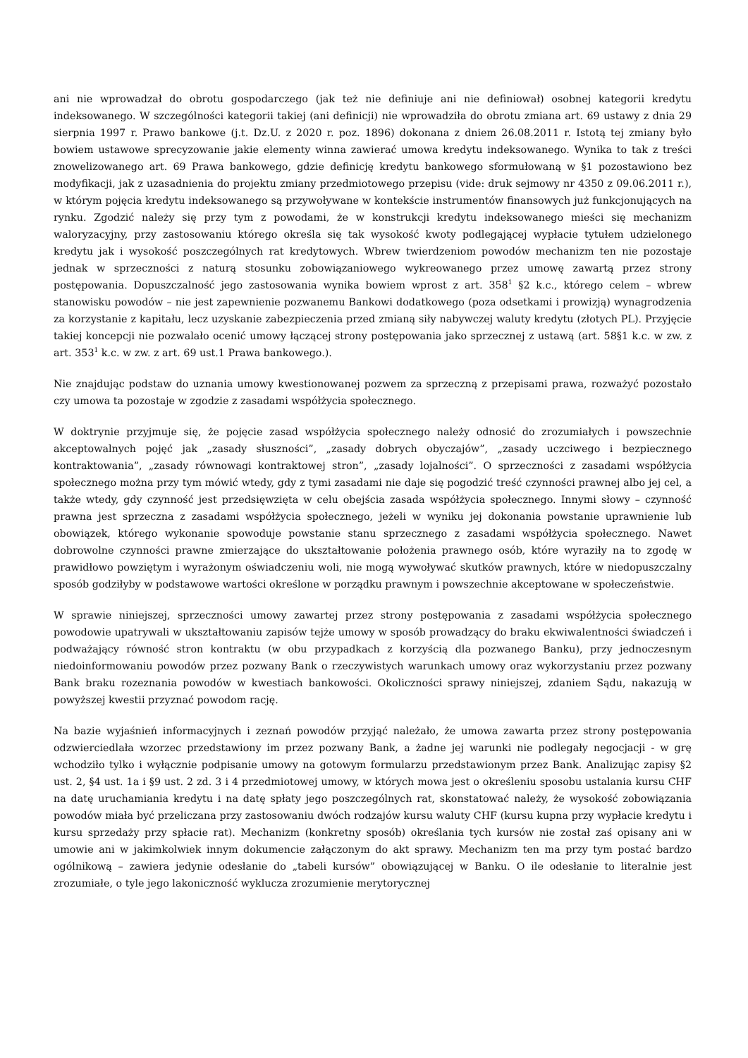ani nie wprowadzał do obrotu gospodarczego (jak też nie definiuje ani nie definiował) osobnej kategorii kredytu indeksowanego. W szczególności kategorii takiej (ani definicji) nie wprowadziła do obrotu zmiana art. 69 ustawy z dnia 29 sierpnia 1997 r. Prawo bankowe (j.t. Dz.U. z 2020 r. poz. 1896) dokonana z dniem 26.08.2011 r. Istotą tej zmiany było bowiem ustawowe sprecyzowanie jakie elementy winna zawierać umowa kredytu indeksowanego. Wynika to tak z treści znowelizowanego art. 69 Prawa bankowego, gdzie definicję kredytu bankowego sformułowaną w §1 pozostawiono bez modyfikacji, jak z uzasadnienia do projektu zmiany przedmiotowego przepisu (vide: druk sejmowy nr 4350 z 09.06.2011 r.), w którym pojęcia kredytu indeksowanego są przywoływane w kontekście instrumentów finansowych już funkcjonujących na rynku. Zgodzić należy się przy tym z powodami, że w konstrukcji kredytu indeksowanego mieści się mechanizm waloryzacyjny, przy zastosowaniu którego określa się tak wysokość kwoty podlegającej wypłacie tytułem udzielonego kredytu jak i wysokość poszczególnych rat kredytowych. Wbrew twierdzeniom powodów mechanizm ten nie pozostaje jednak w sprzeczności z naturą stosunku zobowiązaniowego wykreowanego przez umowę zawartą przez strony postępowania. Dopuszczalność jego zastosowania wynika bowiem wprost z art. 358<sup>1</sup> §2 k.c., którego celem – wbrew stanowisku powodów – nie jest zapewnienie pozwanemu Bankowi dodatkowego (poza odsetkami i prowizją) wynagrodzenia za korzystanie z kapitału, lecz uzyskanie zabezpieczenia przed zmianą siły nabywczej waluty kredytu (złotych PL). Przyjęcie takiej koncepcji nie pozwalało ocenić umowy łączącej strony postępowania jako sprzecznej z ustawą (art. 58§1 k.c. w zw. z art. 353<sup>1</sup> k.c. w zw. z art. 69 ust.1 Prawa bankowego.).
Nie znajdując podstaw do uznania umowy kwestionowanej pozwem za sprzeczną z przepisami prawa, rozważyć pozostało czy umowa ta pozostaje w zgodzie z zasadami współżycia społecznego.
W doktrynie przyjmuje się, że pojęcie zasad współżycia społecznego należy odnosić do zrozumiałych i powszechnie akceptowalnych pojęć jak „zasady słuszności”, „zasady dobrych obyczajów”, „zasady uczciwego i bezpiecznego kontraktowania”, „zasady równowagi kontraktowej stron”, „zasady lojalności”. O sprzeczności z zasadami współżycia społecznego można przy tym mówić wtedy, gdy z tymi zasadami nie daje się pogodzić treść czynności prawnej albo jej cel, a także wtedy, gdy czynność jest przedsięwzięta w celu obejścia zasada współżycia społecznego. Innymi słowy – czynność prawna jest sprzeczna z zasadami współżycia społecznego, jeżeli w wyniku jej dokonania powstanie uprawnienie lub obowiązek, którego wykonanie spowoduje powstanie stanu sprzecznego z zasadami współżycia społecznego. Nawet dobrowolne czynności prawne zmierzające do ukształtowanie położenia prawnego osób, które wyraziły na to zgodę w prawidłowo powziętym i wyrażonym oświadczeniu woli, nie mogą wywoływać skutków prawnych, które w niedopuszczalny sposób godziłyby w podstawowe wartości określone w porządku prawnym i powszechnie akceptowane w społeczeństwie.
W sprawie niniejszej, sprzeczności umowy zawartej przez strony postępowania z zasadami współżycia społecznego powodowie upatrywali w ukształtowaniu zapisów tejże umowy w sposób prowadzący do braku ekwiwalentności świadczeń i podważający równość stron kontraktu (w obu przypadkach z korzyścią dla pozwanego Banku), przy jednoczesnym niedoinformowaniu powodów przez pozwany Bank o rzeczywistych warunkach umowy oraz wykorzystaniu przez pozwany Bank braku rozeznania powodów w kwestiach bankowości. Okoliczności sprawy niniejszej, zdaniem Sądu, nakazują w powyższej kwestii przyznać powodom rację.
Na bazie wyjaśnień informacyjnych i zeznań powodów przyjąć należało, że umowa zawarta przez strony postępowania odzwierciedlała wzorzec przedstawiony im przez pozwany Bank, a żadne jej warunki nie podlegały negocjacji - w grę wchodziło tylko i wyłącznie podpisanie umowy na gotowym formularzu przedstawionym przez Bank. Analizując zapisy §2 ust. 2, §4 ust. 1a i §9 ust. 2 zd. 3 i 4 przedmiotowej umowy, w których mowa jest o określeniu sposobu ustalania kursu CHF na datę uruchamiania kredytu i na datę spłaty jego poszczególnych rat, skonstatować należy, że wysokość zobowiązania powodów miała być przeliczana przy zastosowaniu dwóch rodzajów kursu waluty CHF (kursu kupna przy wypłacie kredytu i kursu sprzedaży przy spłacie rat). Mechanizm (konkretny sposób) określania tych kursów nie został zaś opisany ani w umowie ani w jakimkolwiek innym dokumencie załączonym do akt sprawy. Mechanizm ten ma przy tym postać bardzo ogólnikową – zawiera jedynie odesłanie do „tabeli kursów” obowiązującej w Banku. O ile odesłanie to literalnie jest zrozumiałe, o tyle jego lakoniczność wyklucza zrozumienie merytorycznej